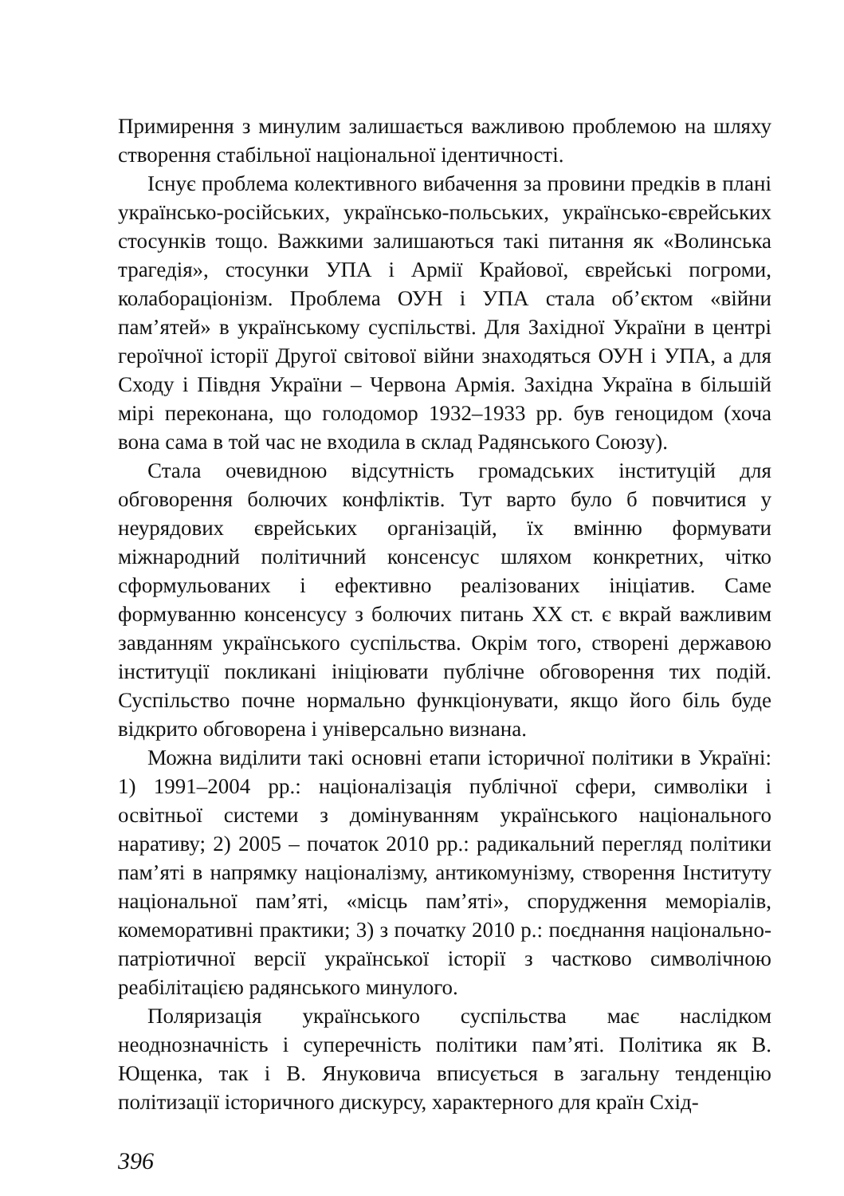Примирення з минулим залишається важливою проблемою на шляху створення стабільної національної ідентичності.
Існує проблема колективного вибачення за провини предків в плані українсько-російських, українсько-польських, українсько-єврейських стосунків тощо. Важкими залишаються такі питання як «Волинська трагедія», стосунки УПА і Армії Крайової, єврейські погроми, колабораціонізм. Проблема ОУН і УПА стала об’єктом «війни пам’ятей» в українському суспільстві. Для Західної України в центрі героїчної історії Другої світової війни знаходяться ОУН і УПА, а для Сходу і Півдня України – Червона Армія. Західна Україна в більшій мірі переконана, що голодомор 1932–1933 рр. був геноцидом (хоча вона сама в той час не входила в склад Радянського Союзу).
Стала очевидною відсутність громадських інституцій для обговорення болючих конфліктів. Тут варто було б повчитися у неурядових єврейських організацій, їх вмінню формувати міжнародний політичний консенсус шляхом конкретних, чітко сформульованих і ефективно реалізованих ініціатив. Саме формуванню консенсусу з болючих питань ХХ ст. є вкрай важливим завданням українського суспільства. Окрім того, створені державою інституції покликані ініціювати публічне обговорення тих подій. Суспільство почне нормально функціонувати, якщо його біль буде відкрито обговорена і універсально визнана.
Можна виділити такі основні етапи історичної політики в Україні: 1) 1991–2004 рр.: націоналізація публічної сфери, символіки і освітньої системи з домінуванням українського національного наративу; 2) 2005 – початок 2010 рр.: радикальний перегляд політики пам’яті в напрямку націоналізму, антикомунізму, створення Інституту національної пам’яті, «місць пам’яті», спорудження меморіалів, комеморативні практики; 3) з початку 2010 р.: поєднання національно-патріотичної версії української історії з частково символічною реабілітацією радянського минулого.
Поляризація українського суспільства має наслідком неоднозначність і суперечність політики пам’яті. Політика як В. Ющенка, так і В. Януковича вписується в загальну тенденцію політизації історичного дискурсу, характерного для країн Схід-
396